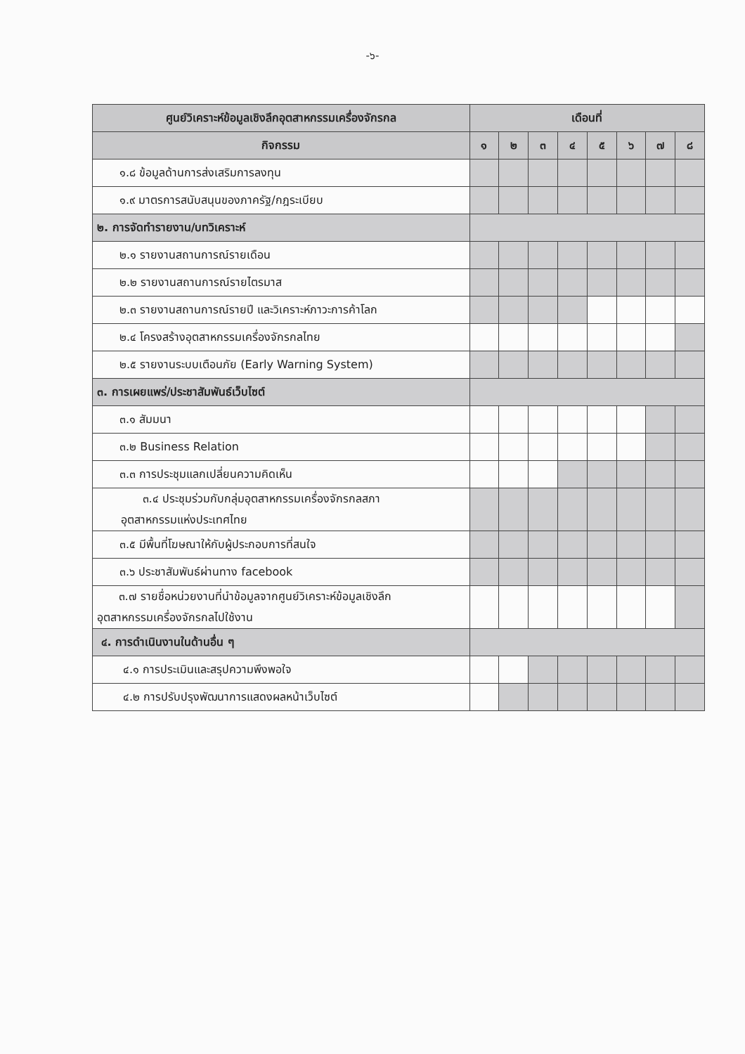-๖-
| ศูนย์วิเคราะห์ข้อมูลเชิงลึกอุตสาหกรรมเครื่องจักรกล | เดือนที่ | | | | | | | |
| --- | --- | --- | --- | --- | --- | --- | --- | --- |
| กิจกรรม | ๑ | ๒ | ๓ | ๔ | ๕ | ๖ | ๗ | ๘ |
| ๑.๘ ข้อมูลด้านการส่งเสริมการลงทุน | | | | | | | | |
| ๑.๙ มาตรการสนับสนุนของภาครัฐ/กฎระเบียบ | | | | | | | | |
| ๒. การจัดทำรายงาน/บทวิเคราะห์ | | | | | | | | |
| ๒.๑ รายงานสถานการณ์รายเดือน | | | | | | | | |
| ๒.๒ รายงานสถานการณ์รายไตรมาส | | | | | | | | |
| ๒.๓ รายงานสถานการณ์รายปี และวิเคราะห์ภาวะการค้าโลก | | | | | | | | |
| ๒.๔ โครงสร้างอุตสาหกรรมเครื่องจักรกลไทย | | | | | | | | |
| ๒.๕ รายงานระบบเตือนภัย (Early Warning System) | | | | | | | | |
| ๓. การเผยแพร่/ประชาสัมพันธ์เว็บไซต์ | | | | | | | | |
| ๓.๑ สัมมนา | | | | | | | | |
| ๓.๒ Business Relation | | | | | | | | |
| ๓.๓ การประชุมแลกเปลี่ยนความคิดเห็น | | | | | | | | |
| ๓.๔ ประชุมร่วมกับกลุ่มอุตสาหกรรมเครื่องจักรกลสภา อุตสาหกรรมแห่งประเทศไทย | | | | | | | | |
| ๓.๕ มีพื้นที่โฆษณาให้กับผู้ประกอบการที่สนใจ | | | | | | | | |
| ๓.๖ ประชาสัมพันธ์ผ่านทาง facebook | | | | | | | | |
| ๓.๗ รายชื่อหน่วยงานที่นำข้อมูลจากศูนย์วิเคราะห์ข้อมูลเชิงลึก อุตสาหกรรมเครื่องจักรกลไปใช้งาน | | | | | | | | |
| ๔. การดำเนินงานในด้านอื่น ๆ | | | | | | | | |
| ๔.๑ การประเมินและสรุปความพึงพอใจ | | | | | | | | |
| ๔.๒ การปรับปรุงพัฒนาการแสดงผลหน้าเว็บไซต์ | | | | | | | | |